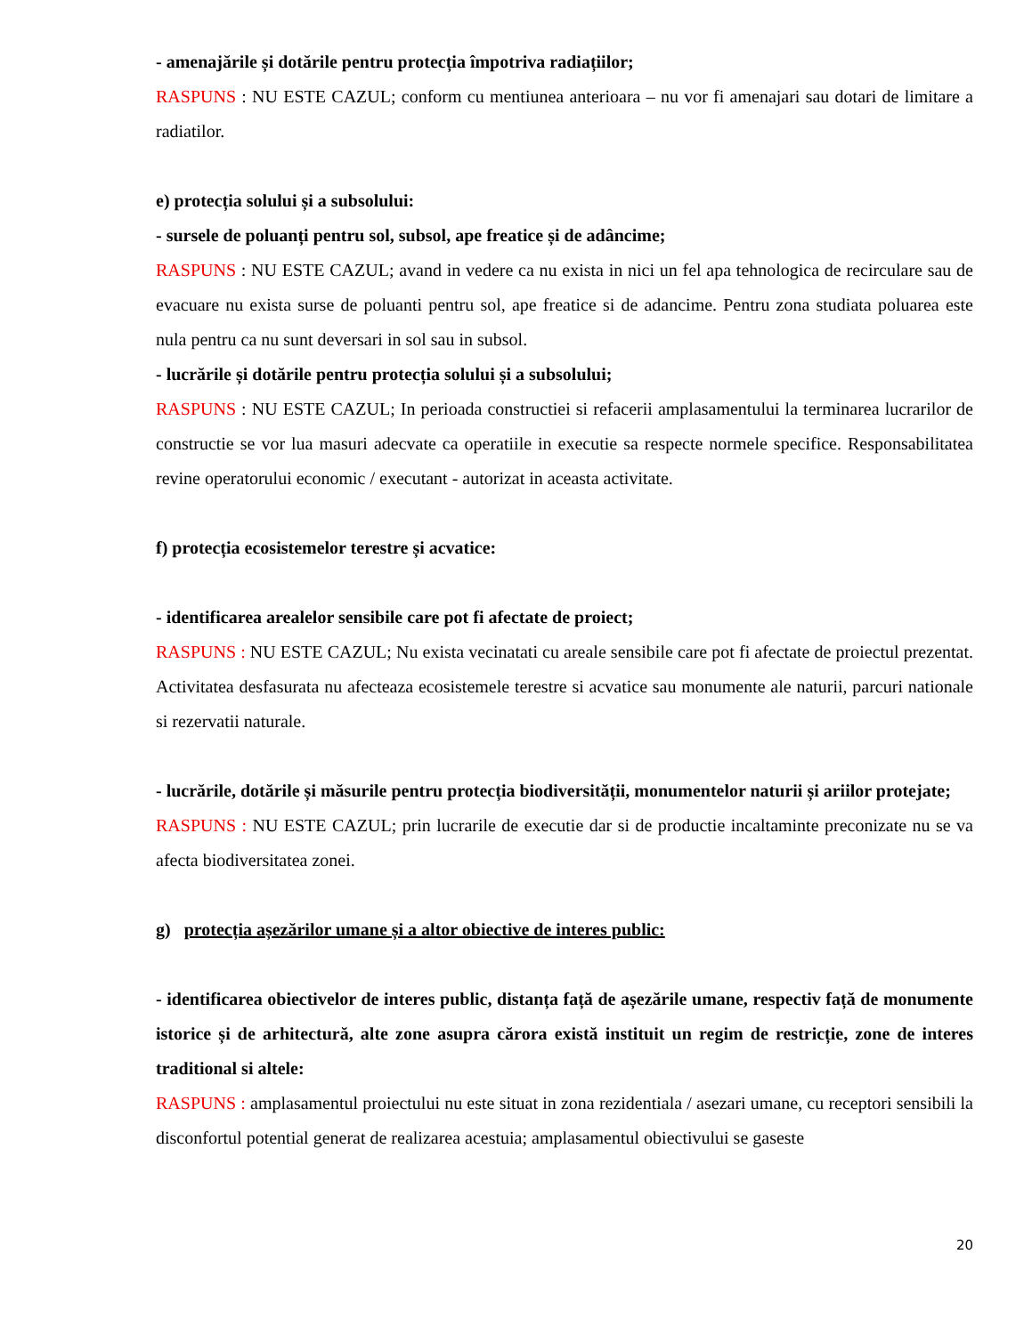- amenajările și dotările pentru protecția împotriva radiațiilor;
RASPUNS : NU ESTE CAZUL; conform cu mentiunea anterioara – nu vor fi amenajari sau dotari de limitare a radiatilor.
e) protecția solului și a subsolului:
- sursele de poluanți pentru sol, subsol, ape freatice și de adâncime;
RASPUNS : NU ESTE CAZUL; avand in vedere ca nu exista in nici un fel apa tehnologica de recirculare sau de evacuare nu exista surse de poluanti pentru sol, ape freatice si de adancime. Pentru zona studiata poluarea este nula pentru ca nu sunt deversari in sol sau in subsol.
- lucrările și dotările pentru protecția solului și a subsolului;
RASPUNS : NU ESTE CAZUL; In perioada constructiei si refacerii amplasamentului la terminarea lucrarilor de constructie se vor lua masuri adecvate ca operatiile in executie sa respecte normele specifice. Responsabilitatea revine operatorului economic / executant - autorizat in aceasta activitate.
f) protecția ecosistemelor terestre și acvatice:
- identificarea arealelor sensibile care pot fi afectate de proiect;
RASPUNS : NU ESTE CAZUL; Nu exista vecinatati cu areale sensibile care pot fi afectate de proiectul prezentat. Activitatea desfasurata nu afecteaza ecosistemele terestre si acvatice sau monumente ale naturii, parcuri nationale si rezervatii naturale.
- lucrările, dotările și măsurile pentru protecția biodiversității, monumentelor naturii și ariilor protejate;
RASPUNS : NU ESTE CAZUL; prin lucrarile de executie dar si de productie incaltaminte preconizate nu se va afecta biodiversitatea zonei.
g) protecția așezărilor umane și a altor obiective de interes public:
- identificarea obiectivelor de interes public, distanța față de așezările umane, respectiv față de monumente istorice și de arhitectură, alte zone asupra cărora există instituit un regim de restricție, zone de interes traditional si altele:
RASPUNS : amplasamentul proiectului nu este situat in zona rezidentiala / asezari umane, cu receptori sensibili la disconfortul potential generat de realizarea acestuia; amplasamentul obiectivului se gaseste
20